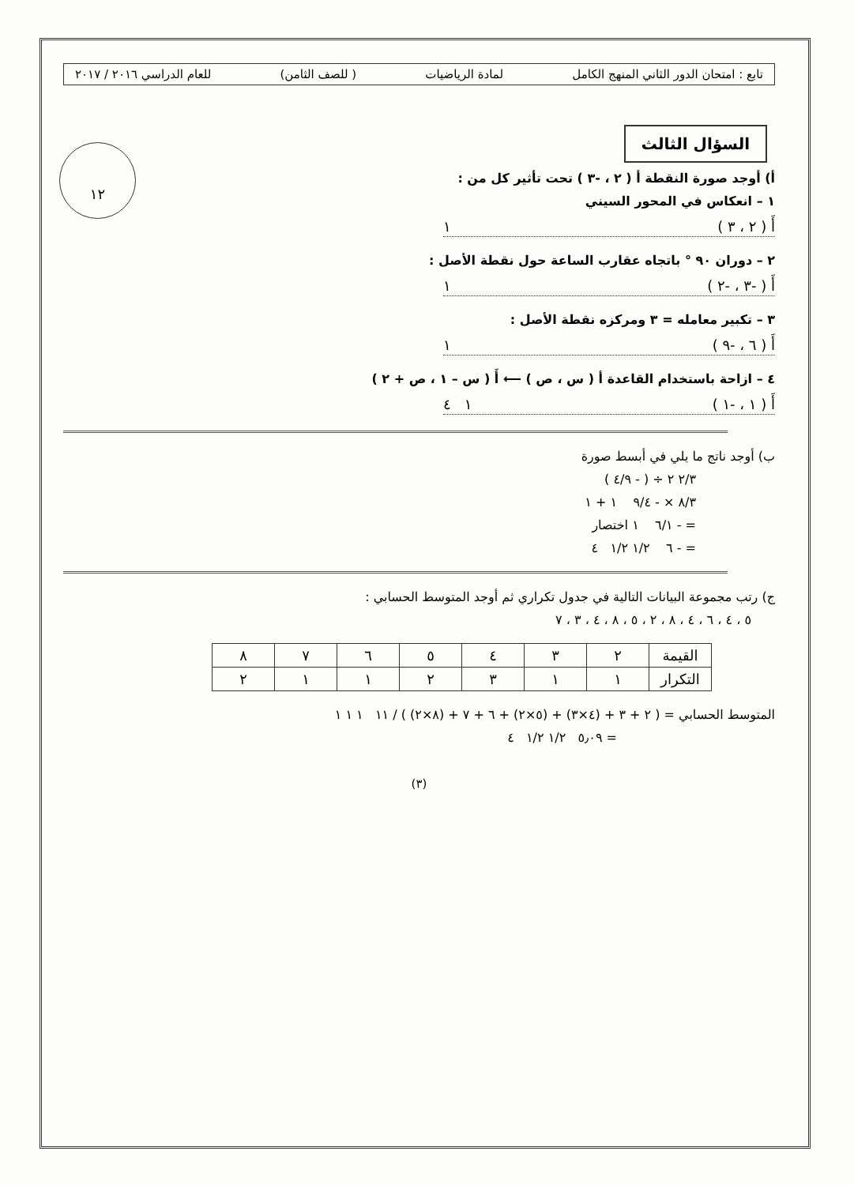١٢
تابع : امتحان الدور الثاني المنهج الكامل لمادة الرياضيات ( للصف الثامن) للعام الدراسي ٢٠١٦ / ٢٠١٧
السؤال الثالث
أ) أوجد صورة النقطة أ ( ٢ ، -٣ ) تحت تأثير كل من :
١ – انعكاس في المحور السيني
أَ ( ٢ ، ٣ ) ١
٢ – دوران ٩٠ ° باتجاه عقارب الساعة حول نقطة الأصل :
أَ ( -٣ ، -٢ ) ١
٣ – تكبير معامله = ٣ ومركزه نقطة الأصل :
أَ ( ٦ ، -٩ ) ١
٤ – ازاحة باستخدام القاعدة أ ( س ، ص ) ⟵ أَ ( س – ١ ، ص + ٢ )
أَ ( ١ ، -١ ) ١ ٤
ب) أوجد ناتج ما يلي في أبسط صورة
٢/٣ ٢ ÷ ( - ٤/٩ )
٨/٣ × - ٩/٤ ١ + ١
= - ٦/١ ١ اختصار
= - ٦ ١/٢ ١/٢ ٤
ج) رتب مجموعة البيانات التالية في جدول تكراري ثم أوجد المتوسط الحسابي :
٥ ، ٤ ، ٦ ، ٤ ، ٨ ، ٢ ، ٥ ، ٨ ، ٤ ، ٣ ، ٧
| القيمة | ٢ | ٣ | ٤ | ٥ | ٦ | ٧ | ٨ |
| التكرار | ١ | ١ | ٣ | ٢ | ١ | ١ | ٢ |
المتوسط الحسابي = ( ٢ + ٣ + (٤×٣) + (٥×٢) + ٦ + ٧ + (٨×٢) ) / ١١ ١ ١ ١
= ٥٫٠٩ ١/٢ ١/٢ ٤
(٣)